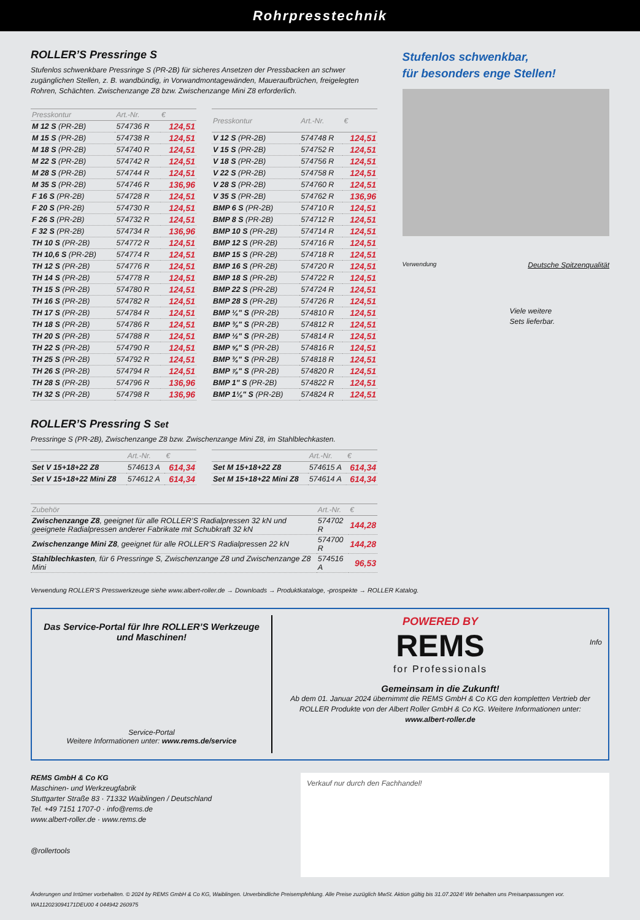Rohrpresstechnik
ROLLER’S Pressringe S
Stufenlos schwenkbare Pressringe S (PR-2B) für sicheres Ansetzen der Pressbacken an schwer zugänglichen Stellen, z. B. wandbündig, in Vorwandmontagewänden, Maueraufbrüchen, freigelegten Rohren, Schächten. Zwischenzange Z8 bzw. Zwischenzange Mini Z8 erforderlich.
| Presskontur | Art.-Nr. | € |
| --- | --- | --- |
| M 12 S (PR-2B) | 574736 R | 124,51 |
| M 15 S (PR-2B) | 574738 R | 124,51 |
| M 18 S (PR-2B) | 574740 R | 124,51 |
| M 22 S (PR-2B) | 574742 R | 124,51 |
| M 28 S (PR-2B) | 574744 R | 124,51 |
| M 35 S (PR-2B) | 574746 R | 136,96 |
| F 16 S (PR-2B) | 574728 R | 124,51 |
| F 20 S (PR-2B) | 574730 R | 124,51 |
| F 26 S (PR-2B) | 574732 R | 124,51 |
| F 32 S (PR-2B) | 574734 R | 136,96 |
| TH 10 S (PR-2B) | 574772 R | 124,51 |
| TH 10,6 S (PR-2B) | 574774 R | 124,51 |
| TH 12 S (PR-2B) | 574776 R | 124,51 |
| TH 14 S (PR-2B) | 574778 R | 124,51 |
| TH 15 S (PR-2B) | 574780 R | 124,51 |
| TH 16 S (PR-2B) | 574782 R | 124,51 |
| TH 17 S (PR-2B) | 574784 R | 124,51 |
| TH 18 S (PR-2B) | 574786 R | 124,51 |
| TH 20 S (PR-2B) | 574788 R | 124,51 |
| TH 22 S (PR-2B) | 574790 R | 124,51 |
| TH 25 S (PR-2B) | 574792 R | 124,51 |
| TH 26 S (PR-2B) | 574794 R | 124,51 |
| TH 28 S (PR-2B) | 574796 R | 136,96 |
| TH 32 S (PR-2B) | 574798 R | 136,96 |
| Presskontur | Art.-Nr. | € |
| --- | --- | --- |
| V 12 S (PR-2B) | 574748 R | 124,51 |
| V 15 S (PR-2B) | 574752 R | 124,51 |
| V 18 S (PR-2B) | 574756 R | 124,51 |
| V 22 S (PR-2B) | 574758 R | 124,51 |
| V 28 S (PR-2B) | 574760 R | 124,51 |
| V 35 S (PR-2B) | 574762 R | 136,96 |
| BMP 6 S (PR-2B) | 574710 R | 124,51 |
| BMP 8 S (PR-2B) | 574712 R | 124,51 |
| BMP 10 S (PR-2B) | 574714 R | 124,51 |
| BMP 12 S (PR-2B) | 574716 R | 124,51 |
| BMP 15 S (PR-2B) | 574718 R | 124,51 |
| BMP 16 S (PR-2B) | 574720 R | 124,51 |
| BMP 18 S (PR-2B) | 574722 R | 124,51 |
| BMP 22 S (PR-2B) | 574724 R | 124,51 |
| BMP 28 S (PR-2B) | 574726 R | 124,51 |
| BMP ¼" S (PR-2B) | 574810 R | 124,51 |
| BMP ⅜" S (PR-2B) | 574812 R | 124,51 |
| BMP ½" S (PR-2B) | 574814 R | 124,51 |
| BMP ⅝" S (PR-2B) | 574816 R | 124,51 |
| BMP ¾" S (PR-2B) | 574818 R | 124,51 |
| BMP ⅞" S (PR-2B) | 574820 R | 124,51 |
| BMP 1" S (PR-2B) | 574822 R | 124,51 |
| BMP 1⅛" S (PR-2B) | 574824 R | 124,51 |
ROLLER’S Pressring S Set
Pressringe S (PR-2B), Zwischenzange Z8 bzw. Zwischenzange Mini Z8, im Stahlblechkasten.
| | Art.-Nr. | € |
| --- | --- | --- |
| Set V 15+18+22 Z8 | 574613 A | 614,34 |
| Set V 15+18+22 Mini Z8 | 574612 A | 614,34 |
| | Art.-Nr. | € |
| --- | --- | --- |
| Set M 15+18+22 Z8 | 574615 A | 614,34 |
| Set M 15+18+22 Mini Z8 | 574614 A | 614,34 |
| Zubehör | Art.-Nr. | € |
| --- | --- | --- |
| Zwischenzange Z8 , geeignet für alle ROLLER’S Radialpressen 32 kN und geeignete Radialpressen anderer Fabrikate mit Schubkraft 32 kN | 574702 R | 144,28 |
| Zwischenzange Mini Z8 , geeignet für alle ROLLER’S Radialpressen 22 kN | 574700 R | 144,28 |
| Stahlblechkasten , für 6 Pressringe S, Zwischenzange Z8 und Zwischenzange Z8 Mini | 574516 A | 96,53 |
Stufenlos schwenkbar,
für besonders enge Stellen!
Verwendung Deutsche Spitzenqualität
Viele weitere
Sets lieferbar.
Verwendung ROLLER’S Presswerkzeuge siehe www.albert-roller.de → Downloads → Produktkataloge, -prospekte → ROLLER Katalog.
Das Service-Portal für Ihre ROLLER’S Werkzeuge und Maschinen!
Service-Portal
Weitere Informationen unter: www.rems.de/service
POWERED BY
REMS
for Professionals
Info
Gemeinsam in die Zukunft!
Ab dem 01. Januar 2024 übernimmt die REMS GmbH & Co KG den kompletten Vertrieb der ROLLER Produkte von der Albert Roller GmbH & Co KG. Weitere Informationen unter: www.albert-roller.de
REMS GmbH & Co KG
Maschinen- und Werkzeugfabrik
Stuttgarter Straße 83 · 71332 Waiblingen / Deutschland
Tel. +49 7151 1707-0 · info@rems.de
www.albert-roller.de · www.rems.de
@rollertools
Verkauf nur durch den Fachhandel!
Änderungen und Irrtümer vorbehalten. © 2024 by REMS GmbH & Co KG, Waiblingen. Unverbindliche Preisempfehlung. Alle Preise zuzüglich MwSt. Aktion gültig bis 31.07.2024! Wir behalten uns Preisanpassungen vor. WA112023094171DEU00 4 044942 260975